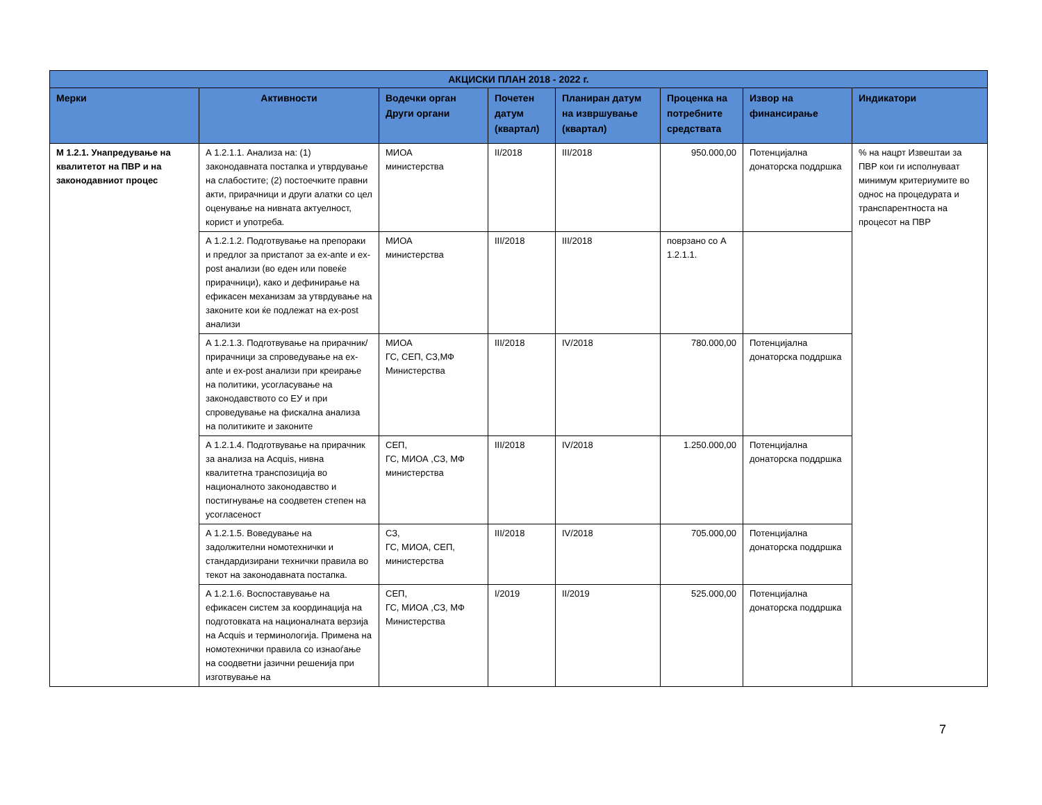| АКЦИСКИ ПЛАН 2018 - 2022 г. | | | | | | | |
| --- | --- | --- | --- | --- | --- | --- | --- |
| Мерки | Активности | Водечки орган Други органи | Почетен датум (квартал) | Планиран датум на извршување (квартал) | Проценка на потребните средствата | Извор на финансирање | Индикатори |
| М 1.2.1. Унапредување на квалитетот на ПВР и на законодавниот процес | А 1.2.1.1. Анализа на: (1) законодавната постапка и утврдување на слабостите; (2) постоечките правни акти, прирачници и други алатки со цел оценување на нивната актуелност, корист и употреба. | МИОА министерства | II/2018 | III/2018 | 950.000,00 | Потенцијална донаторска поддршка | % на нацрт Извештаи за ПВР кои ги исполнуваат минимум критериумите во однос на процедурата и транспарентноста на процесот на ПВР |
| | А 1.2.1.2. Подготвување на препораки и предлог за пристапот за ex-ante и ex-post анализи (во еден или повеќе прирачници), како и дефинирање на ефикасен механизам за утврдување на законите кои ќе подлежат на ex-post анализи | МИОА министерства | III/2018 | III/2018 | поврзано со А 1.2.1.1. | | |
| | А 1.2.1.3. Подготвување на прирачник/прирачници за спроведување на ex-ante и ex-post анализи при креирање на политики, усогласување на законодавството со ЕУ и при спроведување на фискална анализа на политиките и законите | МИОА ГС, СЕП, СЗ,МФ Министерства | III/2018 | IV/2018 | 780.000,00 | Потенцијална донаторска поддршка | |
| | А 1.2.1.4. Подготвување на прирачник за анализа на Acquis, нивна квалитетна транспозиција во националното законодавство и постигнување на соодветен степен на усогласеност | СЕП, ГС, МИОА ,СЗ, МФ министерства | III/2018 | IV/2018 | 1.250.000,00 | Потенцијална донаторска поддршка | |
| | А 1.2.1.5. Воведување на задолжителни номотехнички и стандардизирани технички правила во текот на законодавната постапка. | СЗ, ГС, МИОА, СЕП, министерства | III/2018 | IV/2018 | 705.000,00 | Потенцијална донаторска поддршка | |
| | А 1.2.1.6. Воспоставување на ефикасен систем за координација на подготовката на националната верзија на Acquis и терминологија. Примена на номотехнички правила со изнаоѓање на соодветни јазични решенија при изготвување на | СЕП, ГС, МИОА ,СЗ, МФ Министерства | I/2019 | II/2019 | 525.000,00 | Потенцијална донаторска поддршка | |
7